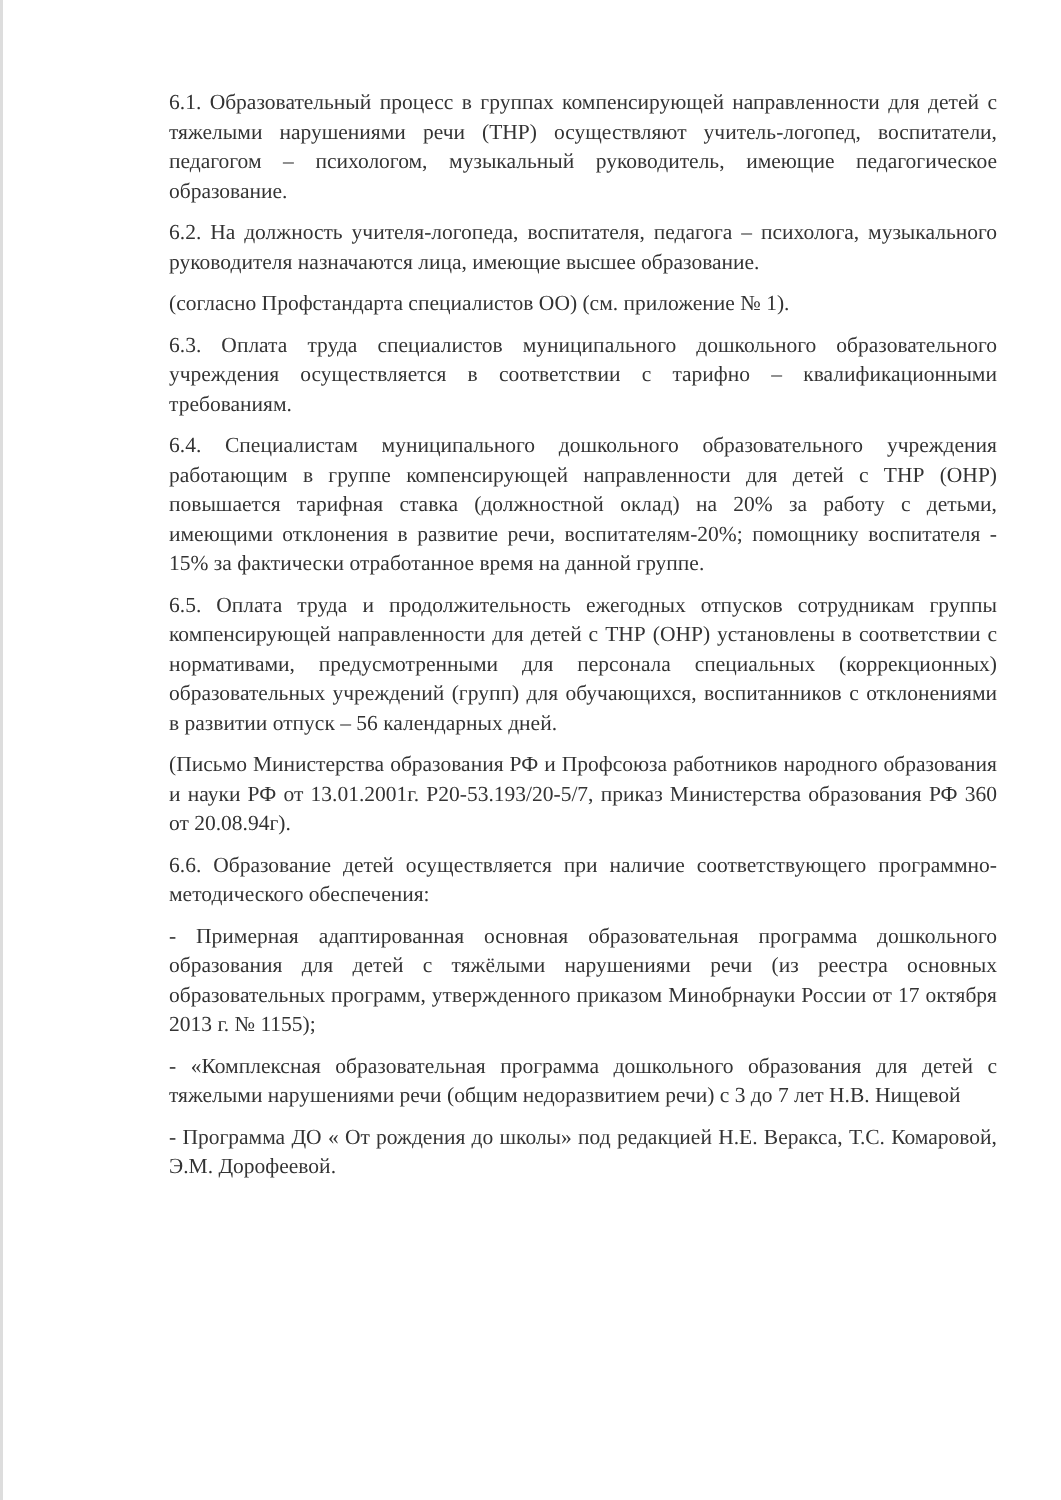6.1. Образовательный процесс в группах компенсирующей направленности для детей с тяжелыми нарушениями речи (ТНР) осуществляют учитель-логопед, воспитатели, педагогом – психологом, музыкальный руководитель, имеющие педагогическое образование.
6.2. На должность учителя-логопеда, воспитателя, педагога – психолога, музыкального руководителя назначаются лица, имеющие высшее образование.
(согласно Профстандарта специалистов ОО) (см. приложение № 1).
6.3. Оплата труда специалистов муниципального дошкольного образовательного учреждения осуществляется в соответствии с тарифно – квалификационными требованиям.
6.4. Специалистам муниципального дошкольного образовательного учреждения работающим в группе компенсирующей направленности для детей с ТНР (ОНР) повышается тарифная ставка (должностной оклад) на 20% за работу с детьми, имеющими отклонения в развитие речи, воспитателям-20%; помощнику воспитателя - 15% за фактически отработанное время на данной группе.
6.5. Оплата труда и продолжительность ежегодных отпусков сотрудникам группы компенсирующей направленности для детей с ТНР (ОНР) установлены в соответствии с нормативами, предусмотренными для персонала специальных (коррекционных) образовательных учреждений (групп) для обучающихся, воспитанников с отклонениями в развитии отпуск – 56 календарных дней.
(Письмо Министерства образования РФ и Профсоюза работников народного образования и науки РФ от 13.01.2001г. Р20-53.193/20-5/7, приказ Министерства образования РФ 360 от 20.08.94г).
6.6. Образование детей осуществляется при наличие соответствующего программно-методического обеспечения:
- Примерная адаптированная основная образовательная программа дошкольного образования для детей с тяжёлыми нарушениями речи (из реестра основных образовательных программ, утвержденного приказом Минобрнауки России от 17 октября 2013 г. № 1155);
- «Комплексная образовательная программа дошкольного образования для детей с тяжелыми нарушениями речи (общим недоразвитием речи) с 3 до 7 лет Н.В. Нищевой
- Программа ДО « От рождения до школы» под редакцией Н.Е. Веракса, Т.С. Комаровой, Э.М. Дорофеевой.